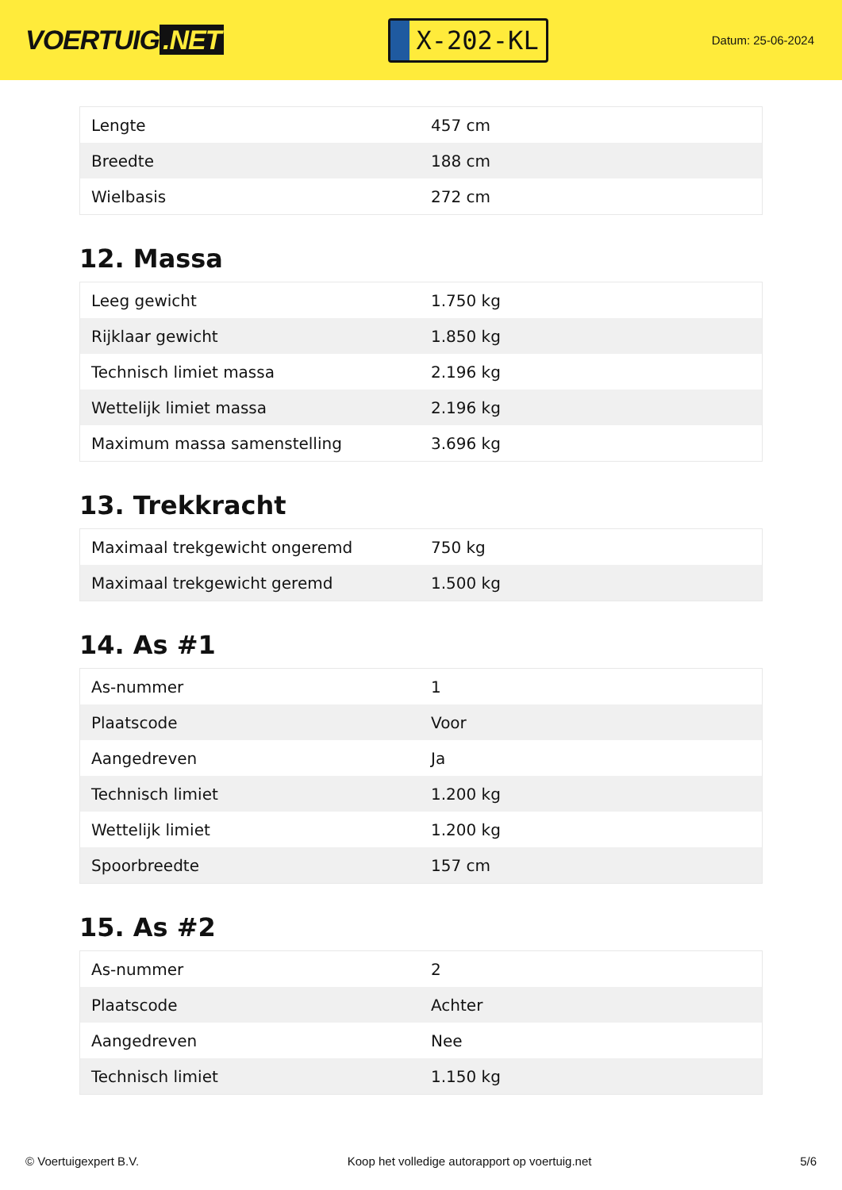VOERTUIG.NET
X-202-KL
Datum: 25-06-2024
| Lengte | 457 cm |
| Breedte | 188 cm |
| Wielbasis | 272 cm |
12. Massa
| Leeg gewicht | 1.750 kg |
| Rijklaar gewicht | 1.850 kg |
| Technisch limiet massa | 2.196 kg |
| Wettelijk limiet massa | 2.196 kg |
| Maximum massa samenstelling | 3.696 kg |
13. Trekkracht
| Maximaal trekgewicht ongeremd | 750 kg |
| Maximaal trekgewicht geremd | 1.500 kg |
14. As #1
| As-nummer | 1 |
| Plaatscode | Voor |
| Aangedreven | Ja |
| Technisch limiet | 1.200 kg |
| Wettelijk limiet | 1.200 kg |
| Spoorbreedte | 157 cm |
15. As #2
| As-nummer | 2 |
| Plaatscode | Achter |
| Aangedreven | Nee |
| Technisch limiet | 1.150 kg |
© Voertuigexpert B.V. Koop het volledige autorapport op voertuig.net 5/6